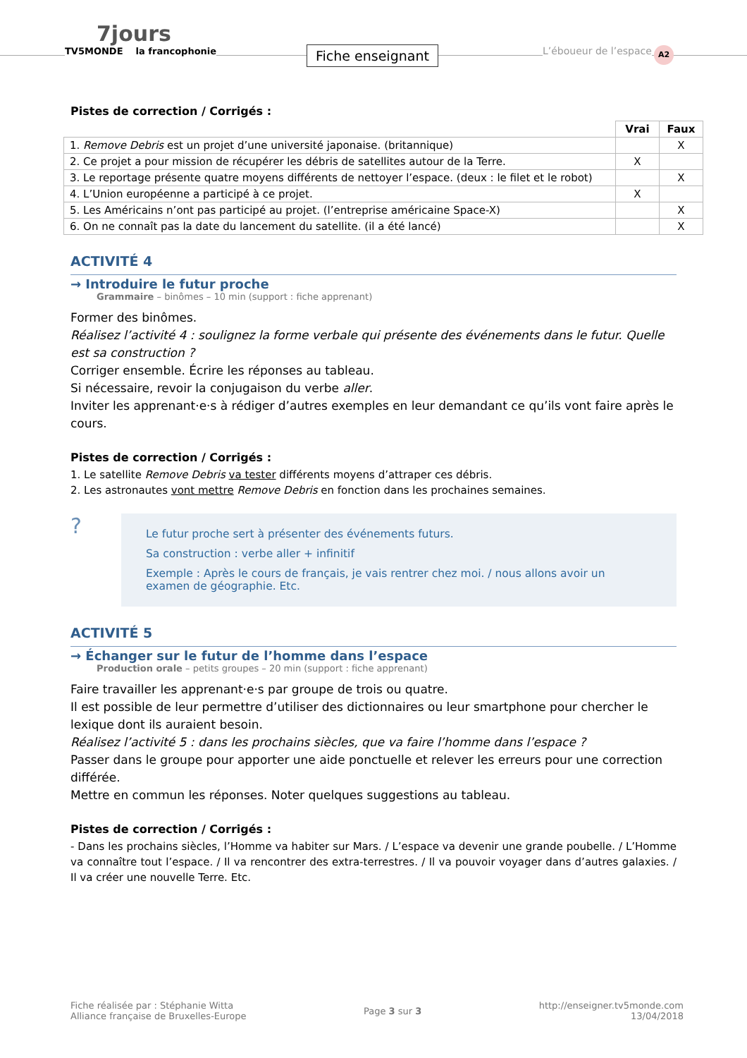7jours
TV5MONDE la francophonie
Fiche enseignant L’éboueur de l’espace A2
Pistes de correction / Corrigés :
| | Vrai | Faux |
| --- | --- | --- |
| 1. Remove Debris est un projet d’une université japonaise. (britannique) | | X |
| 2. Ce projet a pour mission de récupérer les débris de satellites autour de la Terre. | X | |
| 3. Le reportage présente quatre moyens différents de nettoyer l’espace. (deux : le filet et le robot) | | X |
| 4. L’Union européenne a participé à ce projet. | X | |
| 5. Les Américains n’ont pas participé au projet. (l’entreprise américaine Space-X) | | X |
| 6. On ne connaît pas la date du lancement du satellite. (il a été lancé) | | X |
ACTIVITÉ 4
→ Introduire le futur proche
Grammaire – binômes – 10 min (support : fiche apprenant)
Former des binômes.
Réalisez l’activité 4 : soulignez la forme verbale qui présente des événements dans le futur. Quelle est sa construction ?
Corriger ensemble. Écrire les réponses au tableau.
Si nécessaire, revoir la conjugaison du verbe aller.
Inviter les apprenant·e·s à rédiger d’autres exemples en leur demandant ce qu’ils vont faire après le cours.
Pistes de correction / Corrigés :
1. Le satellite Remove Debris va tester différents moyens d’attraper ces débris.
2. Les astronautes vont mettre Remove Debris en fonction dans les prochaines semaines.
?
Le futur proche sert à présenter des événements futurs.
Sa construction : verbe aller + infinitif
Exemple : Après le cours de français, je vais rentrer chez moi. / nous allons avoir un examen de géographie. Etc.
ACTIVITÉ 5
→ Échanger sur le futur de l’homme dans l’espace
Production orale – petits groupes – 20 min (support : fiche apprenant)
Faire travailler les apprenant·e·s par groupe de trois ou quatre.
Il est possible de leur permettre d’utiliser des dictionnaires ou leur smartphone pour chercher le lexique dont ils auraient besoin.
Réalisez l’activité 5 : dans les prochains siècles, que va faire l’homme dans l’espace ?
Passer dans le groupe pour apporter une aide ponctuelle et relever les erreurs pour une correction différée.
Mettre en commun les réponses. Noter quelques suggestions au tableau.
Pistes de correction / Corrigés :
- Dans les prochains siècles, l’Homme va habiter sur Mars. / L’espace va devenir une grande poubelle. / L’Homme va connaître tout l’espace. / Il va rencontrer des extra-terrestres. / Il va pouvoir voyager dans d’autres galaxies. / Il va créer une nouvelle Terre. Etc.
Fiche réalisée par : Stéphanie Witta
Alliance française de Bruxelles-Europe
Page 3 sur 3
http://enseigner.tv5monde.com
13/04/2018